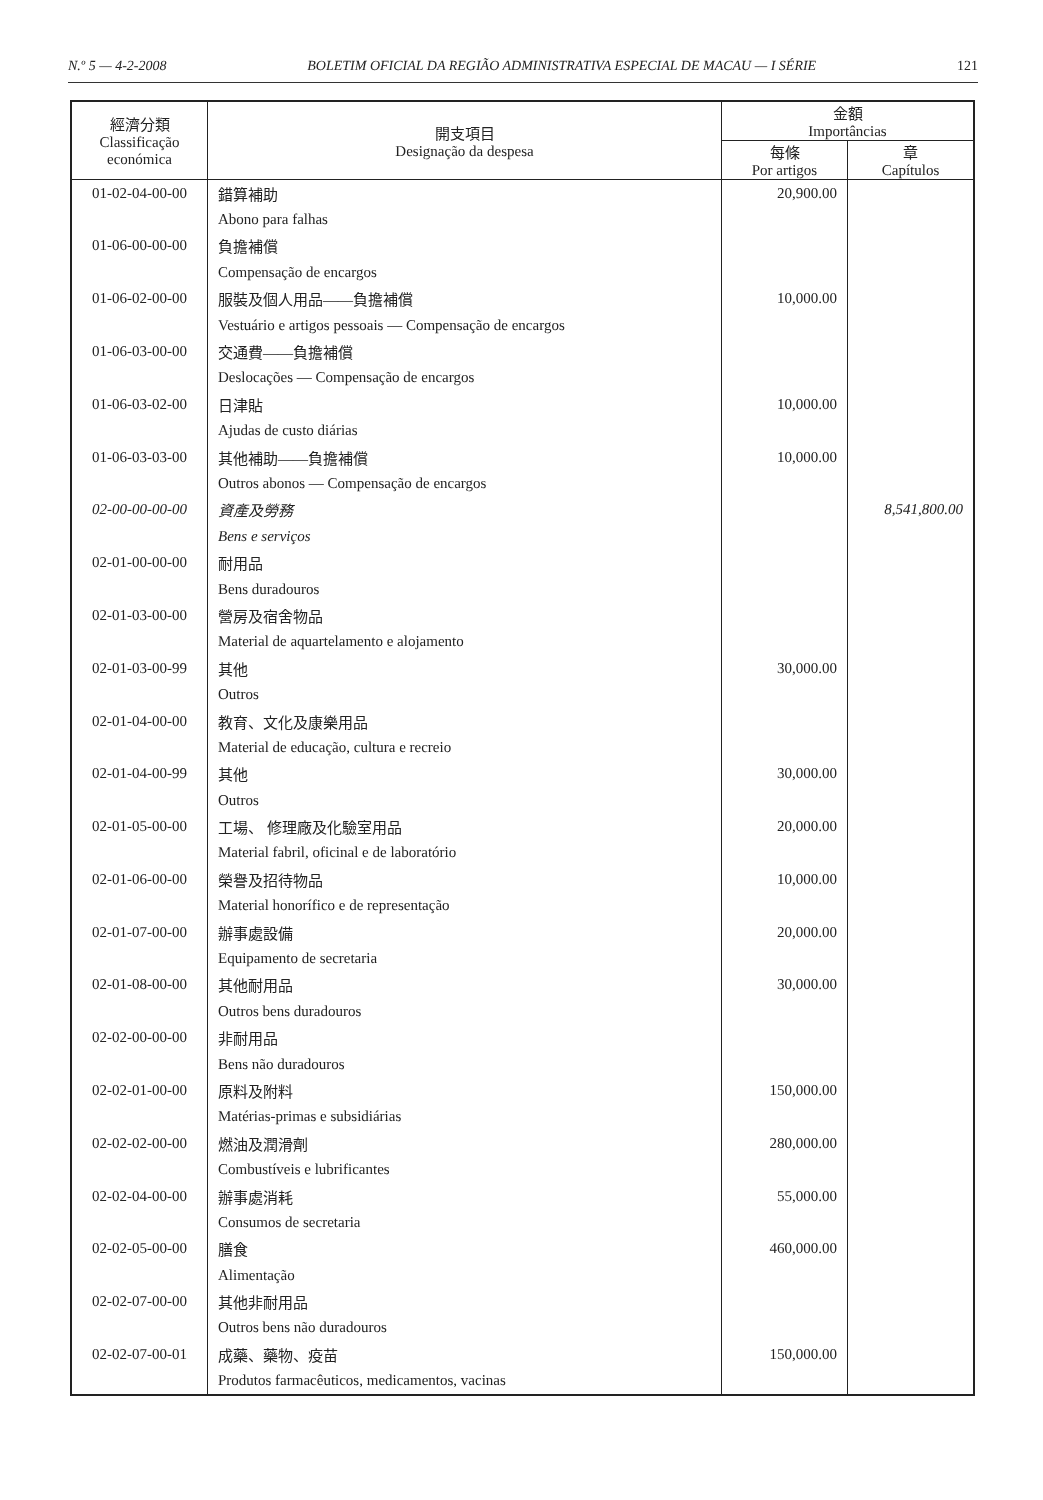N.º 5 — 4-2-2008 BOLETIM OFICIAL DA REGIÃO ADMINISTRATIVA ESPECIAL DE MACAU — I SÉRIE 121
| 經濟分類 Classificação económica | 開支項目 Designação da despesa | 金額 Importâncias | |
| --- | --- | --- | --- |
| | | 每條 Por artigos | 章 Capítulos |
| 01-02-04-00-00 | 錯算補助 | 20,900.00 | |
| | Abono para falhas | | |
| 01-06-00-00-00 | 負擔補償 | | |
| | Compensação de encargos | | |
| 01-06-02-00-00 | 服裝及個人用品——負擔補償 | 10,000.00 | |
| | Vestuário e artigos pessoais — Compensação de encargos | | |
| 01-06-03-00-00 | 交通費——負擔補償 | | |
| | Deslocações — Compensação de encargos | | |
| 01-06-03-02-00 | 日津貼 | 10,000.00 | |
| | Ajudas de custo diárias | | |
| 01-06-03-03-00 | 其他補助——負擔補償 | 10,000.00 | |
| | Outros abonos — Compensação de encargos | | |
| 02-00-00-00-00 | 資產及勞務 | | 8,541,800.00 |
| | Bens e serviços | | |
| 02-01-00-00-00 | 耐用品 | | |
| | Bens duradouros | | |
| 02-01-03-00-00 | 營房及宿舍物品 | | |
| | Material de aquartelamento e alojamento | | |
| 02-01-03-00-99 | 其他 | 30,000.00 | |
| | Outros | | |
| 02-01-04-00-00 | 教育、文化及康樂用品 | | |
| | Material de educação, cultura e recreio | | |
| 02-01-04-00-99 | 其他 | 30,000.00 | |
| | Outros | | |
| 02-01-05-00-00 | 工場、 修理廠及化驗室用品 | 20,000.00 | |
| | Material fabril, oficinal e de laboratório | | |
| 02-01-06-00-00 | 榮譽及招待物品 | 10,000.00 | |
| | Material honorífico e de representação | | |
| 02-01-07-00-00 | 辦事處設備 | 20,000.00 | |
| | Equipamento de secretaria | | |
| 02-01-08-00-00 | 其他耐用品 | 30,000.00 | |
| | Outros bens duradouros | | |
| 02-02-00-00-00 | 非耐用品 | | |
| | Bens não duradouros | | |
| 02-02-01-00-00 | 原料及附料 | 150,000.00 | |
| | Matérias-primas e subsidiárias | | |
| 02-02-02-00-00 | 燃油及潤滑劑 | 280,000.00 | |
| | Combustíveis e lubrificantes | | |
| 02-02-04-00-00 | 辦事處消耗 | 55,000.00 | |
| | Consumos de secretaria | | |
| 02-02-05-00-00 | 膳食 | 460,000.00 | |
| | Alimentação | | |
| 02-02-07-00-00 | 其他非耐用品 | | |
| | Outros bens não duradouros | | |
| 02-02-07-00-01 | 成藥、藥物、疫苗 | 150,000.00 | |
| | Produtos farmacêuticos, medicamentos, vacinas | | |